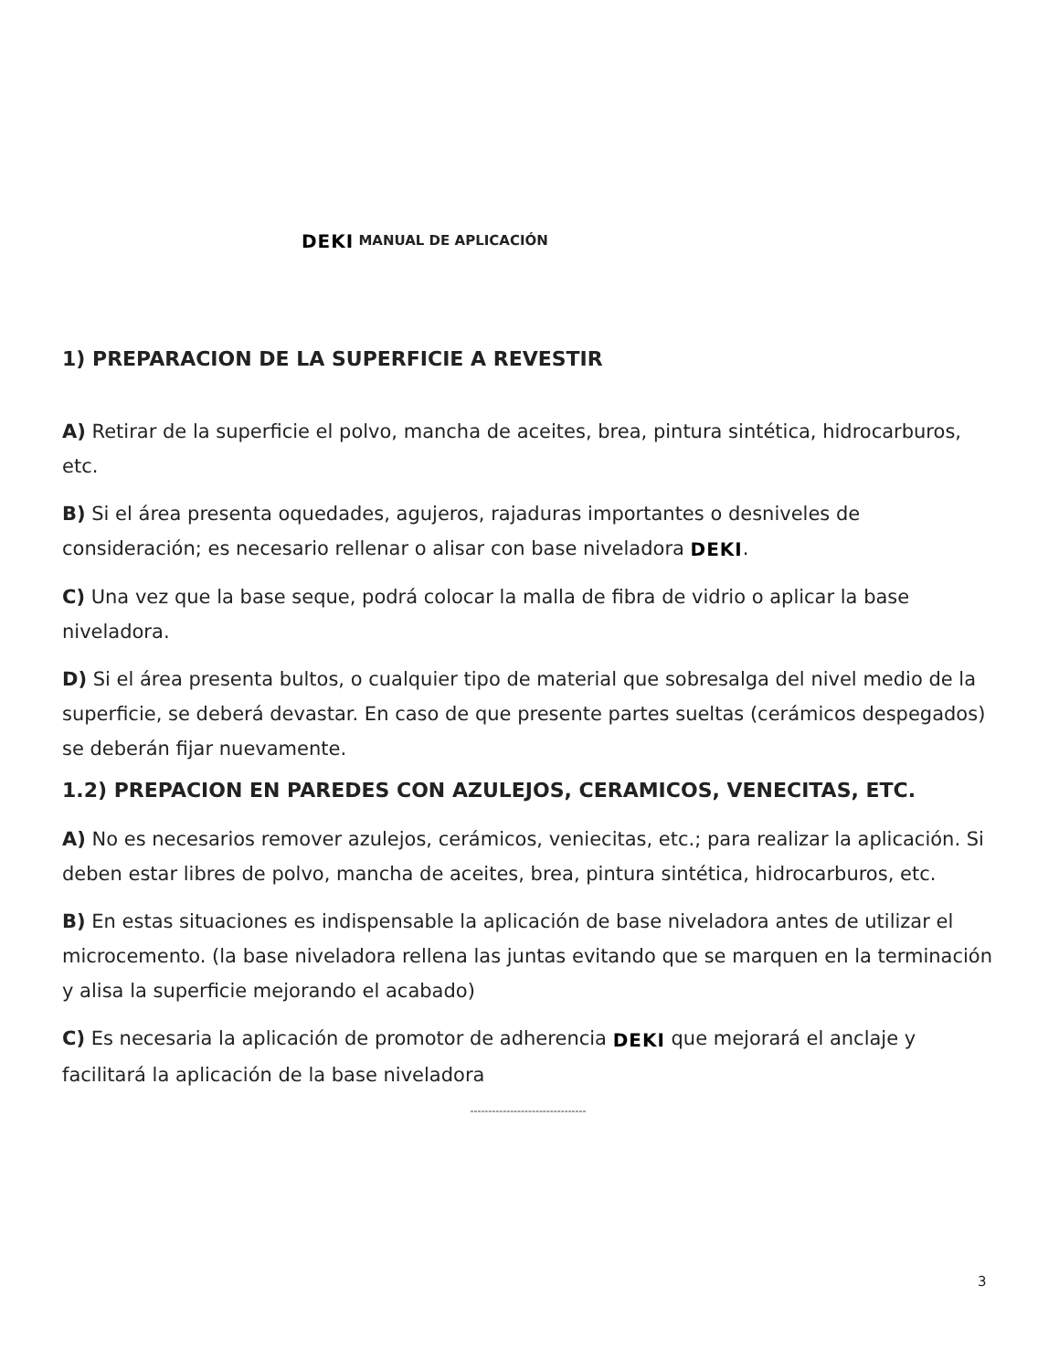DEKI MANUAL DE APLICACIÓN
1) PREPARACION DE LA SUPERFICIE A REVESTIR
A) Retirar de la superficie el polvo, mancha de aceites, brea, pintura sintética, hidrocarburos, etc.
B) Si el área presenta oquedades, agujeros, rajaduras importantes o desniveles de consideración; es necesario rellenar o alisar con base niveladora DEKI.
C) Una vez que la base seque, podrá colocar la malla de fibra de vidrio o aplicar la base niveladora.
D) Si el área presenta bultos, o cualquier tipo de material que sobresalga del nivel medio de la superficie, se deberá devastar. En caso de que presente partes sueltas (cerámicos despegados) se deberán fijar nuevamente.
1.2) PREPACION EN PAREDES CON AZULEJOS, CERAMICOS, VENECITAS, ETC.
A) No es necesarios remover azulejos, cerámicos, veniecitas, etc.; para realizar la aplicación. Si deben estar libres de polvo, mancha de aceites, brea, pintura sintética, hidrocarburos, etc.
B) En estas situaciones es indispensable la aplicación de base niveladora antes de utilizar el microcemento. (la base niveladora rellena las juntas evitando que se marquen en la terminación y alisa la superficie mejorando el acabado)
C) Es necesaria la aplicación de promotor de adherencia DEKI que mejorará el anclaje y facilitará la aplicación de la base niveladora
--------------------------------
3